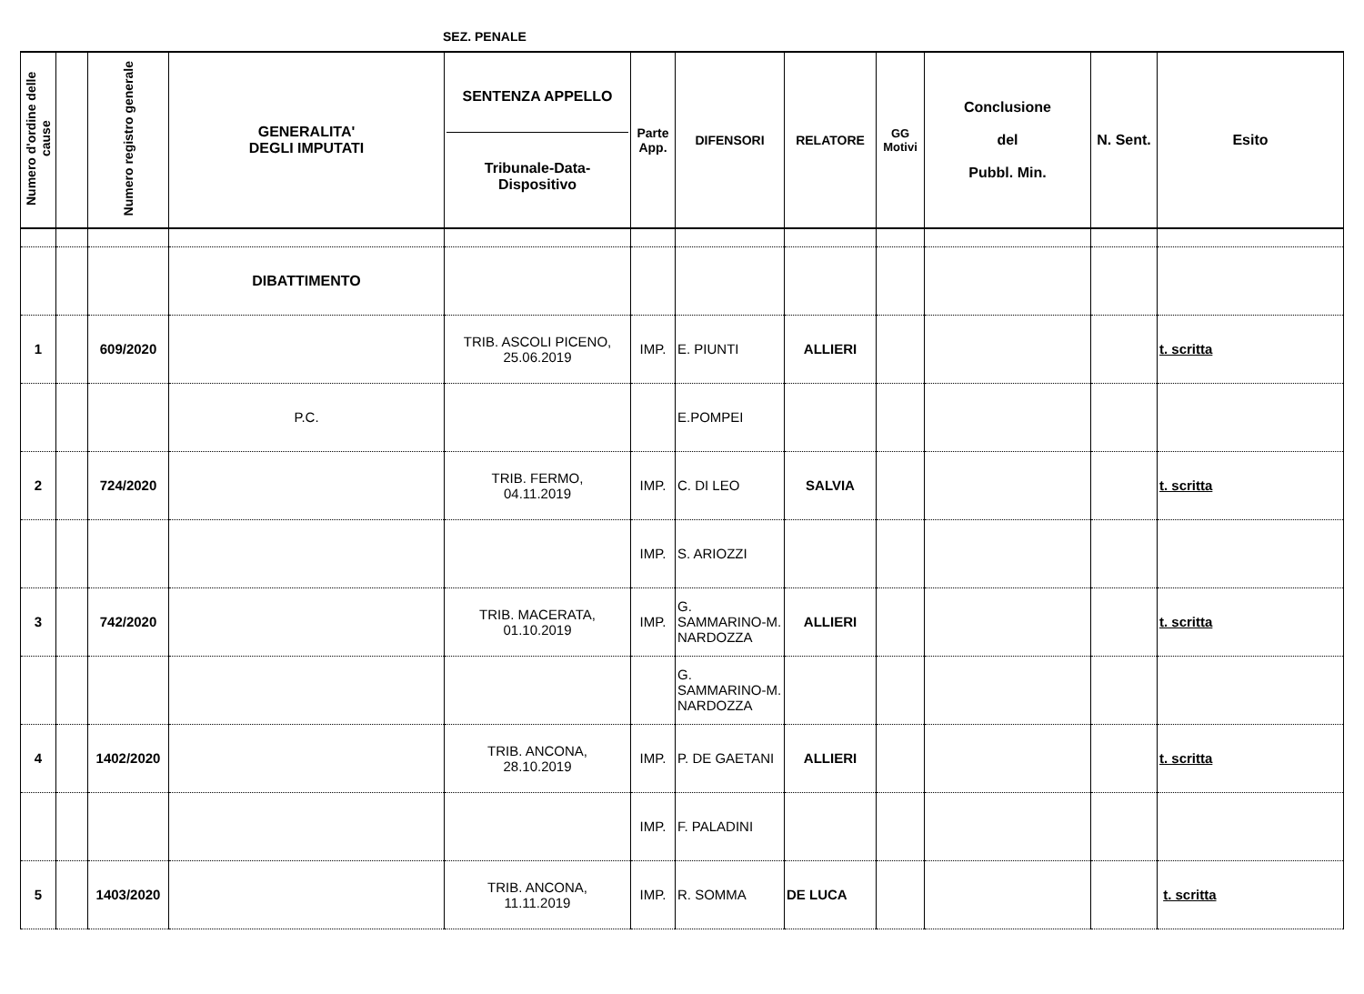SEZ. PENALE
| Numero d'ordine delle cause | | Numero registro generale | GENERALITA' DEGLI IMPUTATI | SENTENZA APPELLO Tribunale-Data-Dispositivo | Parte App. | DIFENSORI | RELATORE | GG Motivi | Conclusione del Pubbl. Min. | N. Sent. | Esito |
| --- | --- | --- | --- | --- | --- | --- | --- | --- | --- | --- | --- |
| | | | DIBATTIMENTO | | | | | | | | |
| 1 | | 609/2020 | | TRIB. ASCOLI PICENO, 25.06.2019 | IMP. | E. PIUNTI | ALLIERI | | | | t. scritta |
| | | | P.C. | | | E.POMPEI | | | | | |
| 2 | | 724/2020 | | TRIB. FERMO, 04.11.2019 | IMP. | C. DI LEO | SALVIA | | | | t. scritta |
| | | | | | IMP. | S. ARIOZZI | | | | | |
| 3 | | 742/2020 | | TRIB. MACERATA, 01.10.2019 | IMP. | G. SAMMARINO-M. NARDOZZA | ALLIERI | | | | t. scritta |
| | | | | | | G. SAMMARINO-M. NARDOZZA | | | | | |
| 4 | | 1402/2020 | | TRIB. ANCONA, 28.10.2019 | IMP. | P. DE GAETANI | ALLIERI | | | | t. scritta |
| | | | | | IMP. | F. PALADINI | | | | | |
| 5 | | 1403/2020 | | TRIB. ANCONA, 11.11.2019 | IMP. | R. SOMMA | DE LUCA | | | | t. scritta |